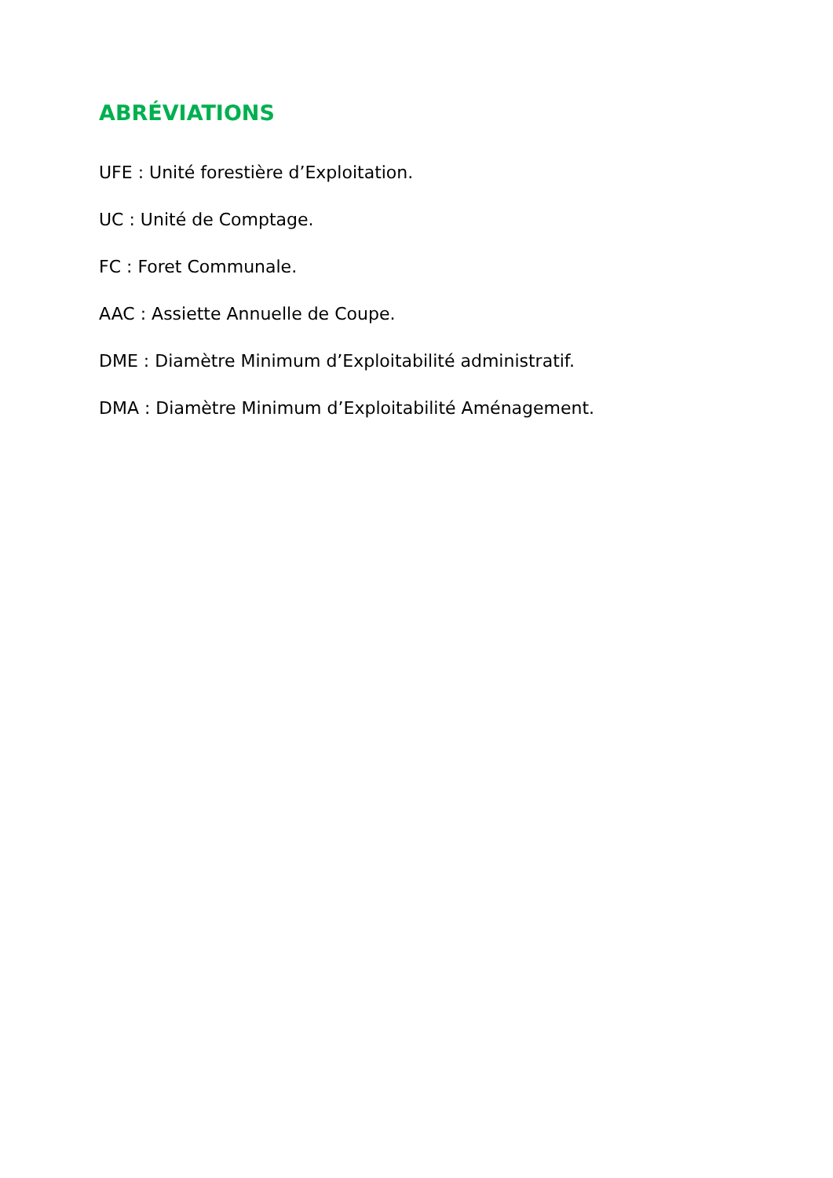ABRÉVIATIONS
UFE : Unité forestière d’Exploitation.
UC : Unité de Comptage.
FC : Foret Communale.
AAC : Assiette Annuelle de Coupe.
DME : Diamètre Minimum d’Exploitabilité administratif.
DMA : Diamètre Minimum d’Exploitabilité Aménagement.